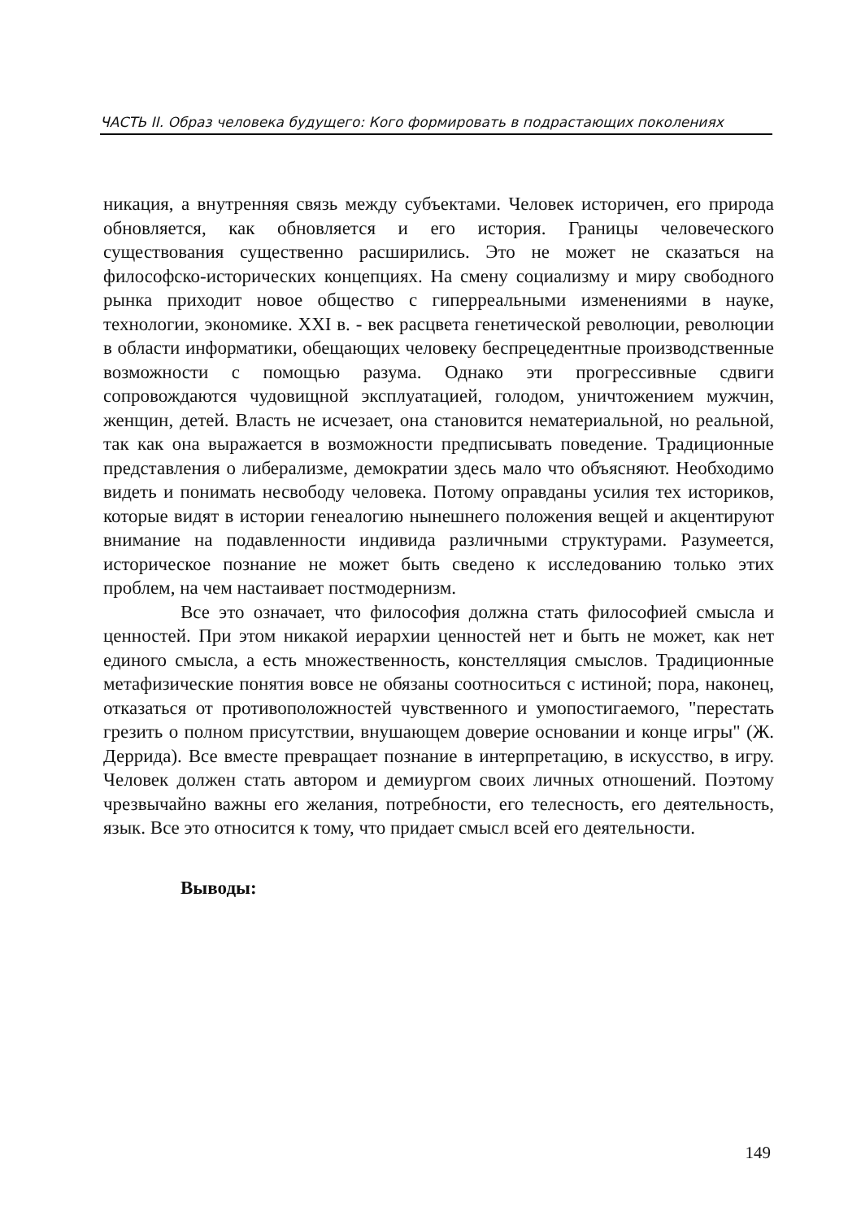ЧАСТЬ II. Образ человека будущего: Кого формировать в подрастающих поколениях
никация, а внутренняя связь между субъектами. Человек историчен, его природа обновляется, как обновляется и его история. Границы человеческого существования существенно расширились. Это не может не сказаться на философско-исторических концепциях. На смену социализму и миру свободного рынка приходит новое общество с гиперреальными изменениями в науке, технологии, экономике. XXI в. - век расцвета генетической революции, революции в области информатики, обещающих человеку беспрецедентные производственные возможности с помощью разума. Однако эти прогрессивные сдвиги сопровождаются чудовищной эксплуатацией, голодом, уничтожением мужчин, женщин, детей. Власть не исчезает, она становится нематериальной, но реальной, так как она выражается в возможности предписывать поведение. Традиционные представления о либерализме, демократии здесь мало что объясняют. Необходимо видеть и понимать несвободу человека. Потому оправданы усилия тех историков, которые видят в истории генеалогию нынешнего положения вещей и акцентируют внимание на подавленности индивида различными структурами. Разумеется, историческое познание не может быть сведено к исследованию только этих проблем, на чем настаивает постмодернизм.
Все это означает, что философия должна стать философией смысла и ценностей. При этом никакой иерархии ценностей нет и быть не может, как нет единого смысла, а есть множественность, констелляция смыслов. Традиционные метафизические понятия вовсе не обязаны соотноситься с истиной; пора, наконец, отказаться от противоположностей чувственного и умопостигаемого, "перестать грезить о полном присутствии, внушающем доверие основании и конце игры" (Ж. Деррида). Все вместе превращает познание в интерпретацию, в искусство, в игру. Человек должен стать автором и демиургом своих личных отношений. Поэтому чрезвычайно важны его желания, потребности, его телесность, его деятельность, язык. Все это относится к тому, что придает смысл всей его деятельности.
Выводы:
149